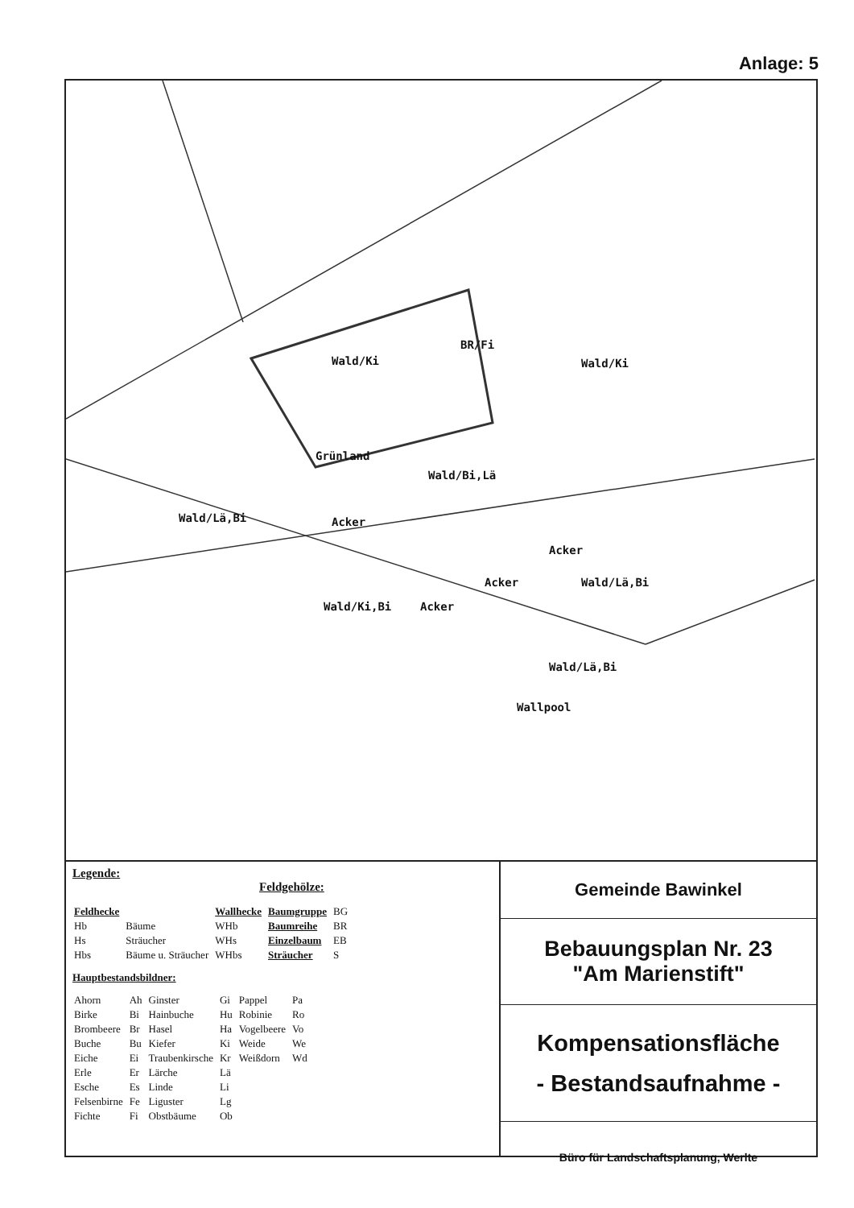Anlage: 5
Wald/Ki
BR/Fi
Wald/Ki
Grünland
Wald/Bi,Lä
Wald/Lä,Bi Acker
Acker
Acker Wald/Lä,Bi
Wald/Ki,Bi Acker
Wald/Lä,Bi
Wallpool
Legende:
Feldgehölze:
| Feldhecke | | Wallhecke | Baumgruppe | BG |
| Hb | Bäume | WHb | Baumreihe | BR |
| Hs | Sträucher | WHs | Einzelbaum | EB |
| Hbs | Bäume u. Sträucher | WHbs | Sträucher | S |
Hauptbestandsbildner:
| Ahorn | Ah | Ginster | Gi | Pappel | Pa |
| Birke | Bi | Hainbuche | Hu | Robinie | Ro |
| Brombeere | Br | Hasel | Ha | Vogelbeere | Vo |
| Buche | Bu | Kiefer | Ki | Weide | We |
| Eiche | Ei | Traubenkirsche | Kr | Weißdorn | Wd |
| Erle | Er | Lärche | Lä | | |
| Esche | Es | Linde | Li | | |
| Felsenbirne | Fe | Liguster | Lg | | |
| Fichte | Fi | Obstbäume | Ob | | |
Gemeinde Bawinkel
Bebauungsplan Nr. 23
"Am Marienstift"
Kompensationsfläche
- Bestandsaufnahme -
Büro für Landschaftsplanung, Werlte